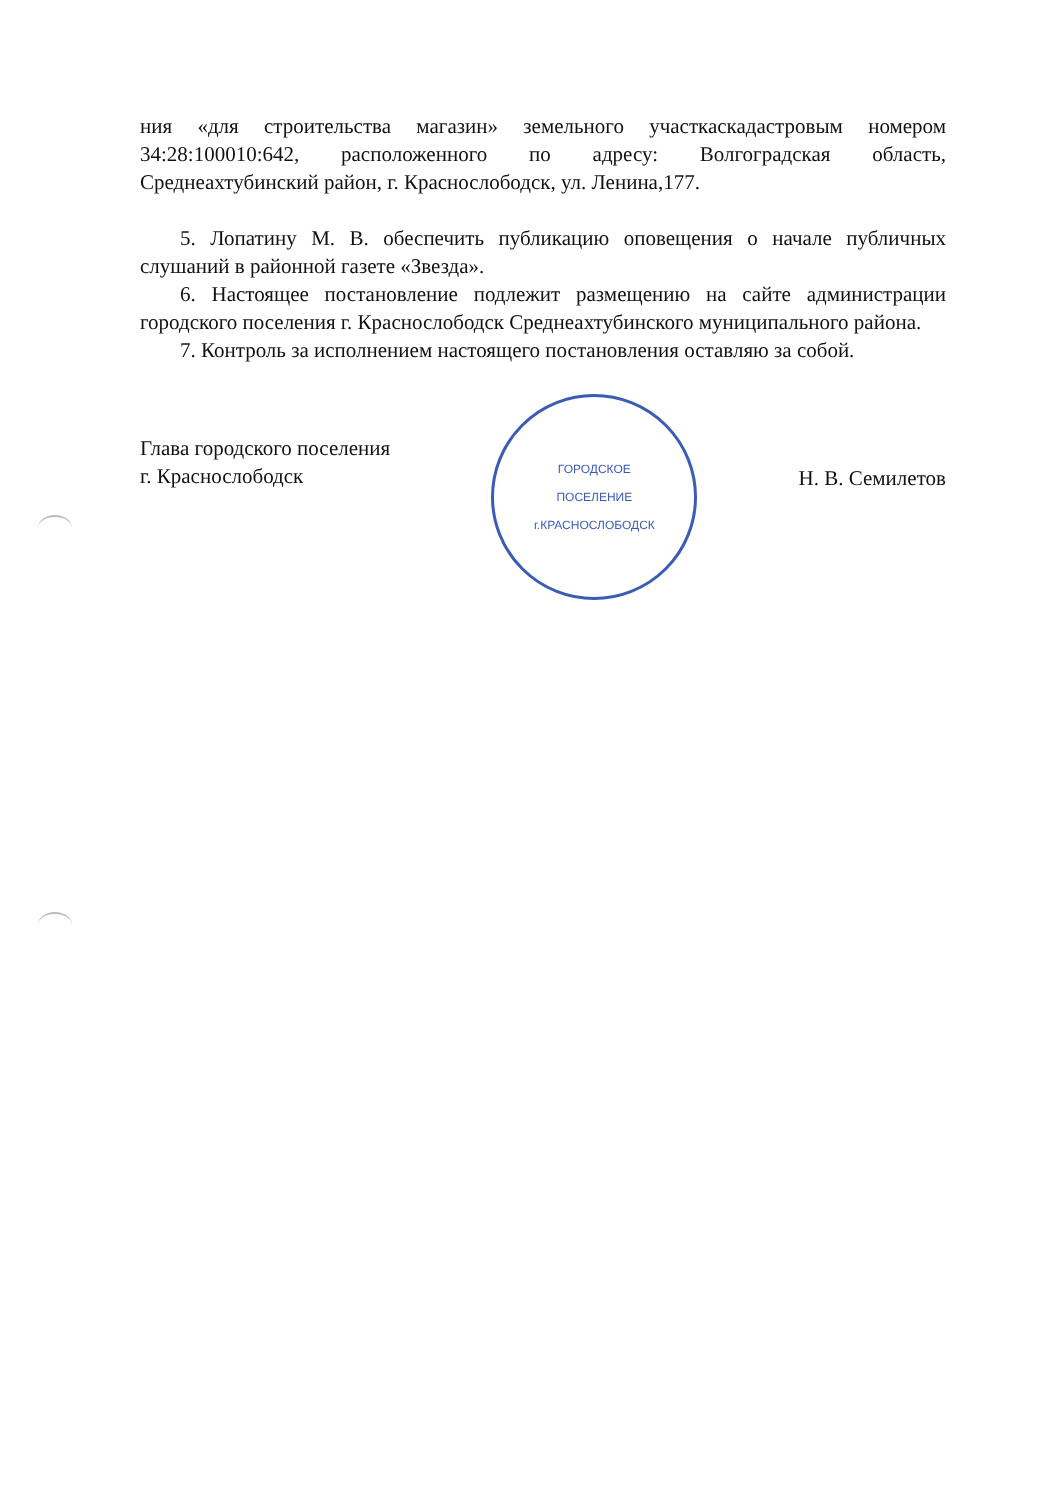ния «для строительства магазин» земельного участкаскадастровым номером 34:28:100010:642, расположенного по адресу: Волгоградская область, Среднеахтубинский район, г. Краснослободск, ул. Ленина,177.
5. Лопатину М. В. обеспечить публикацию оповещения о начале публичных слушаний в районной газете «Звезда».
6. Настоящее постановление подлежит размещению на сайте администрации городского поселения г. Краснослободск Среднеахтубинского муниципального района.
7. Контроль за исполнением настоящего постановления оставляю за собой.
Глава городского поселения
г. Краснослободск
ГОРОДСКОЕ
ПОСЕЛЕНИЕ
г.КРАСНОСЛОБОДСК
Н. В. Семилетов